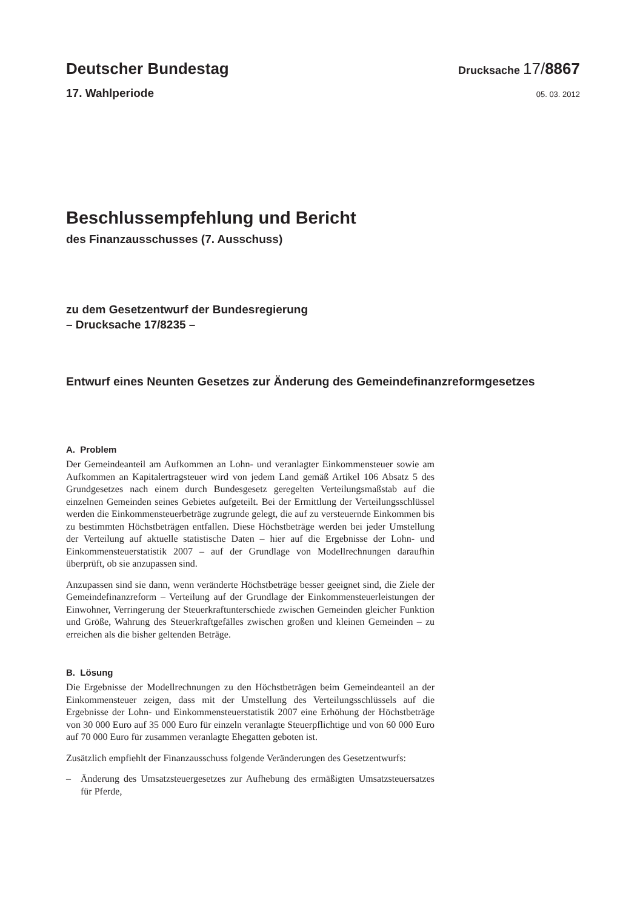Deutscher Bundestag
Drucksache 17/8867
17. Wahlperiode
05. 03. 2012
Beschlussempfehlung und Bericht
des Finanzausschusses (7. Ausschuss)
zu dem Gesetzentwurf der Bundesregierung
– Drucksache 17/8235 –
Entwurf eines Neunten Gesetzes zur Änderung des Gemeindefinanzreformgesetzes
A. Problem
Der Gemeindeanteil am Aufkommen an Lohn- und veranlagter Einkommensteuer sowie am Aufkommen an Kapitalertragsteuer wird von jedem Land gemäß Artikel 106 Absatz 5 des Grundgesetzes nach einem durch Bundesgesetz geregelten Verteilungsmaßstab auf die einzelnen Gemeinden seines Gebietes aufgeteilt. Bei der Ermittlung der Verteilungsschlüssel werden die Einkommensteuerbeträge zugrunde gelegt, die auf zu versteuernde Einkommen bis zu bestimmten Höchstbeträgen entfallen. Diese Höchstbeträge werden bei jeder Umstellung der Verteilung auf aktuelle statistische Daten – hier auf die Ergebnisse der Lohn- und Einkommensteuerstatistik 2007 – auf der Grundlage von Modellrechnungen daraufhin überprüft, ob sie anzupassen sind.
Anzupassen sind sie dann, wenn veränderte Höchstbeträge besser geeignet sind, die Ziele der Gemeindefinanzreform – Verteilung auf der Grundlage der Einkommensteuerleistungen der Einwohner, Verringerung der Steuerkraftunterschiede zwischen Gemeinden gleicher Funktion und Größe, Wahrung des Steuerkraftgefälles zwischen großen und kleinen Gemeinden – zu erreichen als die bisher geltenden Beträge.
B. Lösung
Die Ergebnisse der Modellrechnungen zu den Höchstbeträgen beim Gemeindeanteil an der Einkommensteuer zeigen, dass mit der Umstellung des Verteilungsschlüssels auf die Ergebnisse der Lohn- und Einkommensteuerstatistik 2007 eine Erhöhung der Höchstbeträge von 30 000 Euro auf 35 000 Euro für einzeln veranlagte Steuerpflichtige und von 60 000 Euro auf 70 000 Euro für zusammen veranlagte Ehegatten geboten ist.
Zusätzlich empfiehlt der Finanzausschuss folgende Veränderungen des Gesetzentwurfs:
– Änderung des Umsatzsteuergesetzes zur Aufhebung des ermäßigten Umsatzsteuersatzes für Pferde,